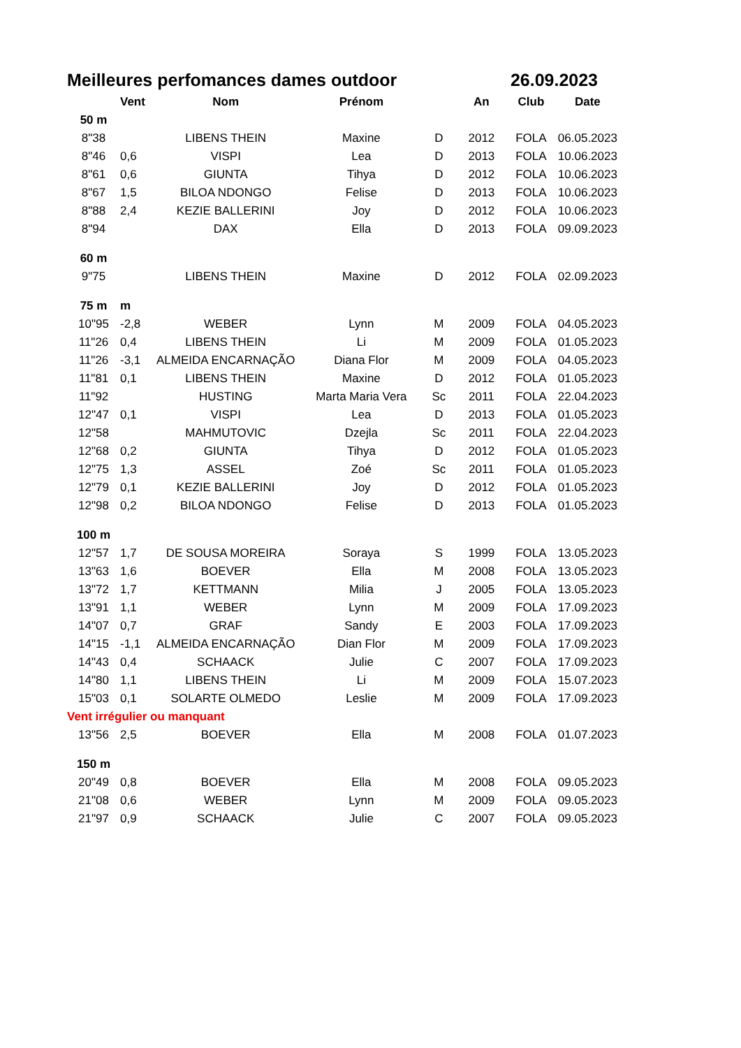Meilleures perfomances dames outdoor 26.09.2023
| | Vent | Nom | Prénom | | An | Club | Date |
| --- | --- | --- | --- | --- | --- | --- | --- |
| 50 m | | | | | | | |
| 8"38 | | LIBENS THEIN | Maxine | D | 2012 | FOLA | 06.05.2023 |
| 8"46 | 0,6 | VISPI | Lea | D | 2013 | FOLA | 10.06.2023 |
| 8"61 | 0,6 | GIUNTA | Tihya | D | 2012 | FOLA | 10.06.2023 |
| 8"67 | 1,5 | BILOA NDONGO | Felise | D | 2013 | FOLA | 10.06.2023 |
| 8"88 | 2,4 | KEZIE BALLERINI | Joy | D | 2012 | FOLA | 10.06.2023 |
| 8"94 | | DAX | Ella | D | 2013 | FOLA | 09.09.2023 |
| 60 m | | | | | | | |
| 9"75 | | LIBENS THEIN | Maxine | D | 2012 | FOLA | 02.09.2023 |
| 75 m | m | | | | | | |
| 10"95 | -2,8 | WEBER | Lynn | M | 2009 | FOLA | 04.05.2023 |
| 11"26 | 0,4 | LIBENS THEIN | Li | M | 2009 | FOLA | 01.05.2023 |
| 11"26 | -3,1 | ALMEIDA ENCARNAÇÃO | Diana Flor | M | 2009 | FOLA | 04.05.2023 |
| 11"81 | 0,1 | LIBENS THEIN | Maxine | D | 2012 | FOLA | 01.05.2023 |
| 11"92 | | HUSTING | Marta Maria Vera | Sc | 2011 | FOLA | 22.04.2023 |
| 12"47 | 0,1 | VISPI | Lea | D | 2013 | FOLA | 01.05.2023 |
| 12"58 | | MAHMUTOVIC | Dzejla | Sc | 2011 | FOLA | 22.04.2023 |
| 12"68 | 0,2 | GIUNTA | Tihya | D | 2012 | FOLA | 01.05.2023 |
| 12"75 | 1,3 | ASSEL | Zoé | Sc | 2011 | FOLA | 01.05.2023 |
| 12"79 | 0,1 | KEZIE BALLERINI | Joy | D | 2012 | FOLA | 01.05.2023 |
| 12"98 | 0,2 | BILOA NDONGO | Felise | D | 2013 | FOLA | 01.05.2023 |
| 100 m | | | | | | | |
| 12"57 | 1,7 | DE SOUSA MOREIRA | Soraya | S | 1999 | FOLA | 13.05.2023 |
| 13"63 | 1,6 | BOEVER | Ella | M | 2008 | FOLA | 13.05.2023 |
| 13"72 | 1,7 | KETTMANN | Milia | J | 2005 | FOLA | 13.05.2023 |
| 13"91 | 1,1 | WEBER | Lynn | M | 2009 | FOLA | 17.09.2023 |
| 14"07 | 0,7 | GRAF | Sandy | E | 2003 | FOLA | 17.09.2023 |
| 14"15 | -1,1 | ALMEIDA ENCARNAÇÃO | Dian Flor | M | 2009 | FOLA | 17.09.2023 |
| 14"43 | 0,4 | SCHAACK | Julie | C | 2007 | FOLA | 17.09.2023 |
| 14"80 | 1,1 | LIBENS THEIN | Li | M | 2009 | FOLA | 15.07.2023 |
| 15"03 | 0,1 | SOLARTE OLMEDO | Leslie | M | 2009 | FOLA | 17.09.2023 |
| Vent irrégulier ou manquant | | | | | | | |
| 13"56 | 2,5 | BOEVER | Ella | M | 2008 | FOLA | 01.07.2023 |
| 150 m | | | | | | | |
| 20"49 | 0,8 | BOEVER | Ella | M | 2008 | FOLA | 09.05.2023 |
| 21"08 | 0,6 | WEBER | Lynn | M | 2009 | FOLA | 09.05.2023 |
| 21"97 | 0,9 | SCHAACK | Julie | C | 2007 | FOLA | 09.05.2023 |